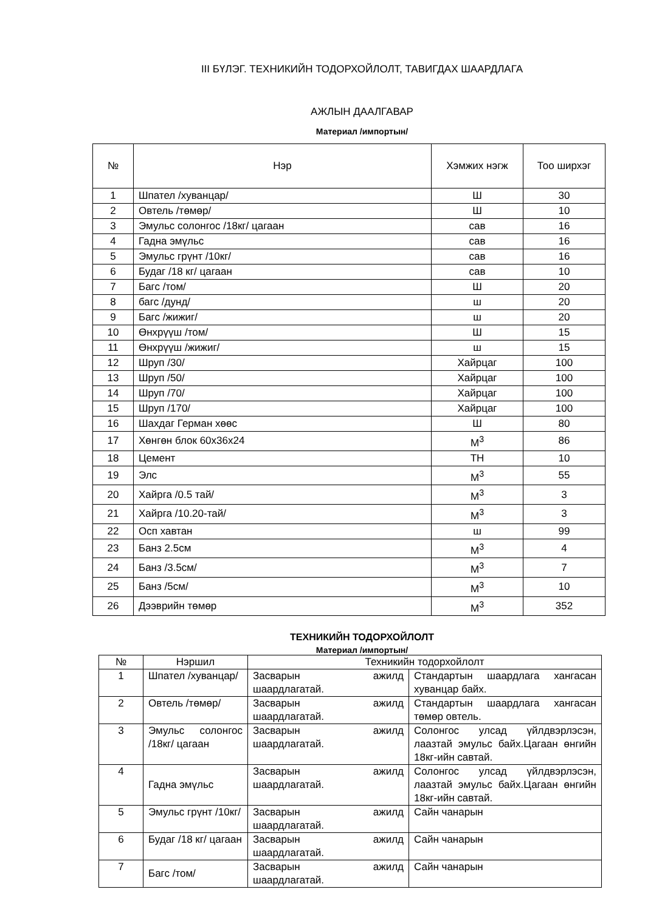III БҮЛЭГ. ТЕХНИКИЙН ТОДОРХОЙЛОЛТ, ТАВИГДАХ ШААРДЛАГА
АЖЛЫН ДААЛГАВАР
Материал /импортын/
| № | Нэр | Хэмжих нэгж | Тоо ширхэг |
| --- | --- | --- | --- |
| 1 | Шпател /хуванцар/ | Ш | 30 |
| 2 | Овтель /төмөр/ | Ш | 10 |
| 3 | Эмульс солонгос /18кг/ цагаан | сав | 16 |
| 4 | Гадна эмүльс | сав | 16 |
| 5 | Эмульс грүнт /10кг/ | сав | 16 |
| 6 | Будаг /18 кг/ цагаан | сав | 10 |
| 7 | Багс /том/ | Ш | 20 |
| 8 | багс /дунд/ | ш | 20 |
| 9 | Багс /жижиг/ | ш | 20 |
| 10 | Өнхрүүш /том/ | Ш | 15 |
| 11 | Өнхрүүш /жижиг/ | ш | 15 |
| 12 | Шруп /30/ | Хайрцаг | 100 |
| 13 | Шруп /50/ | Хайрцаг | 100 |
| 14 | Шруп /70/ | Хайрцаг | 100 |
| 15 | Шруп /170/ | Хайрцаг | 100 |
| 16 | Шахдаг Герман хөөс | Ш | 80 |
| 17 | Хөнгөн блок 60х36х24 | М<sup>3</sup> | 86 |
| 18 | Цемент | ТН | 10 |
| 19 | Элс | М<sup>3</sup> | 55 |
| 20 | Хайрга /0.5 тай/ | М<sup>3</sup> | 3 |
| 21 | Хайрга /10.20-тай/ | М<sup>3</sup> | 3 |
| 22 | Осп хавтан | ш | 99 |
| 23 | Банз 2.5см | М<sup>3</sup> | 4 |
| 24 | Банз /3.5см/ | М<sup>3</sup> | 7 |
| 25 | Банз /5см/ | М<sup>3</sup> | 10 |
| 26 | Дээврийн төмөр | М<sup>3</sup> | 352 |
ТЕХНИКИЙН ТОДОРХОЙЛОЛТ
Материал /импортын/
| № | Нэршил | Техникийн тодорхойлолт | |
| 1 | Шпател /хуванцар/ | Засварын ажилд шаардлагатай. | Стандартын шаардлага хангасан хуванцар байх. |
| 2 | Овтель /төмөр/ | Засварын ажилд шаардлагатай. | Стандартын шаардлага хангасан төмөр овтель. |
| 3 | Эмульс солонгос /18кг/ цагаан | Засварын ажилд шаардлагатай. | Солонгос улсад үйлдвэрлэсэн, лаазтай эмульс байх.Цагаан өнгийн 18кг-ийн савтай. |
| 4 | Гадна эмүльс | Засварын ажилд шаардлагатай. | Солонгос улсад үйлдвэрлэсэн, лаазтай эмульс байх.Цагаан өнгийн 18кг-ийн савтай. |
| 5 | Эмульс грүнт /10кг/ | Засварын ажилд шаардлагатай. | Сайн чанарын |
| 6 | Будаг /18 кг/ цагаан | Засварын ажилд шаардлагатай. | Сайн чанарын |
| 7 | Багс /том/ | Засварын ажилд шаардлагатай. | Сайн чанарын |